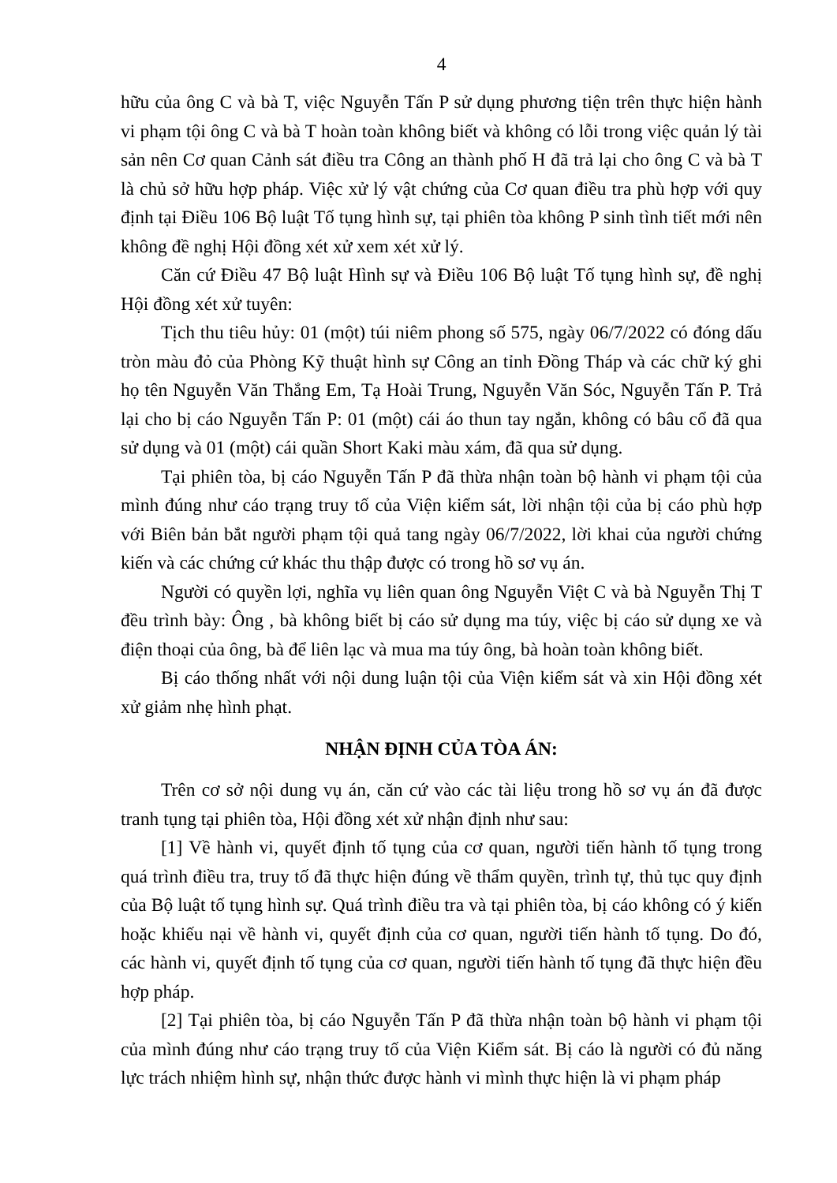4
hữu của ông C và bà T, việc Nguyễn Tấn P sử dụng phương tiện trên thực hiện hành vi phạm tội ông C và bà T hoàn toàn không biết và không có lỗi trong việc quản lý tài sản nên Cơ quan Cảnh sát điều tra Công an thành phố H đã trả lại cho ông C và bà T là chủ sở hữu hợp pháp. Việc xử lý vật chứng của Cơ quan điều tra phù hợp với quy định tại Điều 106 Bộ luật Tố tụng hình sự, tại phiên tòa không P sinh tình tiết mới nên không đề nghị Hội đồng xét xử xem xét xử lý.
Căn cứ Điều 47 Bộ luật Hình sự và Điều 106 Bộ luật Tố tụng hình sự, đề nghị Hội đồng xét xử tuyên:
Tịch thu tiêu hủy: 01 (một) túi niêm phong số 575, ngày 06/7/2022 có đóng dấu tròn màu đỏ của Phòng Kỹ thuật hình sự Công an tỉnh Đồng Tháp và các chữ ký ghi họ tên Nguyễn Văn Thắng Em, Tạ Hoài Trung, Nguyễn Văn Sóc, Nguyễn Tấn P. Trả lại cho bị cáo Nguyễn Tấn P: 01 (một) cái áo thun tay ngắn, không có bâu cổ đã qua sử dụng và 01 (một) cái quần Short Kaki màu xám, đã qua sử dụng.
Tại phiên tòa, bị cáo Nguyễn Tấn P đã thừa nhận toàn bộ hành vi phạm tội của mình đúng như cáo trạng truy tố của Viện kiểm sát, lời nhận tội của bị cáo phù hợp với Biên bản bắt người phạm tội quả tang ngày 06/7/2022, lời khai của người chứng kiến và các chứng cứ khác thu thập được có trong hồ sơ vụ án.
Người có quyền lợi, nghĩa vụ liên quan ông Nguyễn Việt C và bà Nguyễn Thị T đều trình bày: Ông , bà không biết bị cáo sử dụng ma túy, việc bị cáo sử dụng xe và điện thoại của ông, bà để liên lạc và mua ma túy ông, bà hoàn toàn không biết.
Bị cáo thống nhất với nội dung luận tội của Viện kiểm sát và xin Hội đồng xét xử giảm nhẹ hình phạt.
NHẬN ĐỊNH CỦA TÒA ÁN:
Trên cơ sở nội dung vụ án, căn cứ vào các tài liệu trong hồ sơ vụ án đã được tranh tụng tại phiên tòa, Hội đồng xét xử nhận định như sau:
[1] Về hành vi, quyết định tố tụng của cơ quan, người tiến hành tố tụng trong quá trình điều tra, truy tố đã thực hiện đúng về thẩm quyền, trình tự, thủ tục quy định của Bộ luật tố tụng hình sự. Quá trình điều tra và tại phiên tòa, bị cáo không có ý kiến hoặc khiếu nại về hành vi, quyết định của cơ quan, người tiến hành tố tụng. Do đó, các hành vi, quyết định tố tụng của cơ quan, người tiến hành tố tụng đã thực hiện đều hợp pháp.
[2] Tại phiên tòa, bị cáo Nguyễn Tấn P đã thừa nhận toàn bộ hành vi phạm tội của mình đúng như cáo trạng truy tố của Viện Kiểm sát. Bị cáo là người có đủ năng lực trách nhiệm hình sự, nhận thức được hành vi mình thực hiện là vi phạm pháp